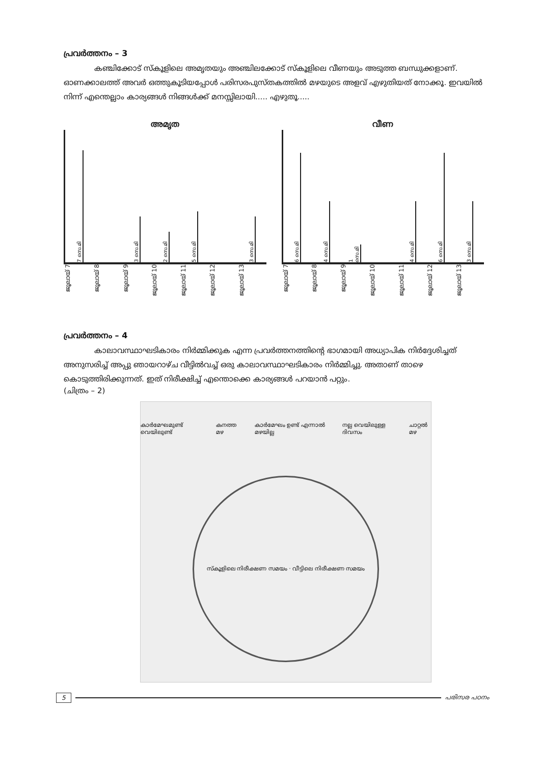പ്രവർത്തനം – 3
കഞ്ചിക്കോട് സ്കൂളിലെ അമൃതയും അഞ്ചിലക്കോട് സ്കൂളിലെ വീണയും അടുത്ത ബന്ധുക്കളാണ്. ഓണക്കാലത്ത് അവർ ഒത്തുകൂടിയപ്പോൾ പരിസരപുസ്തകത്തിൽ മഴയുടെ അളവ് എഴുതിയത് നോക്കൂ. ഇവയിൽ നിന്ന് എന്തെല്ലാം കാര്യങ്ങൾ നിങ്ങൾക്ക് മനസ്സിലായി..... എഴുതൂ.....
അമൃത
7 സെ.മി
3 സെ.മി
2 സെ.മി
5 സെ.മി
3 സെ.മി
ജൂലായ് 7 ജൂലായ് 8 ജൂലായ് 9 ജൂലായ് 10 ജൂലായ് 11 ജൂലായ് 12 ജൂലായ് 13
വീണ
6 സെ.മി
4 സെ.മി
1 സെ.മി
4 സെ.മി
6 സെ.മി
3 സെ.മി
ജൂലായ് 7 ജൂലായ് 8 ജൂലായ് 9 ജൂലായ് 10 ജൂലായ് 11 ജൂലായ് 12 ജൂലായ് 13
പ്രവർത്തനം – 4
കാലാവസ്ഥാഘടികാരം നിർമ്മിക്കുക എന്ന പ്രവർത്തനത്തിന്റെ ഭാഗമായി അധ്യാപിക നിർദ്ദേശിച്ചത് അനുസരിച്ച് അപ്പു ഞായറാഴ്ച വീട്ടിൽവച്ച് ഒരു കാലാവസ്ഥാഘടികാരം നിർമ്മിച്ചു. അതാണ് താഴെ കൊടുത്തിരിക്കുന്നത്. ഇത് നിരീക്ഷിച്ച് എന്തൊക്കെ കാര്യങ്ങൾ പറയാൻ പറ്റും.
(ചിത്രം – 2)
കാർമേഘമുണ്ട് വെയിലുണ്ട് കനത്ത മഴ കാർമേഘം ഉണ്ട് എന്നാൽ മഴയില്ല നല്ല വെയിലുള്ള ദിവസം ചാറ്റൽ മഴ
സ്കൂളിലെ നിരീക്ഷണ സമയം · വീട്ടിലെ നിരീക്ഷണ സമയം
5 പരിസര പഠനം